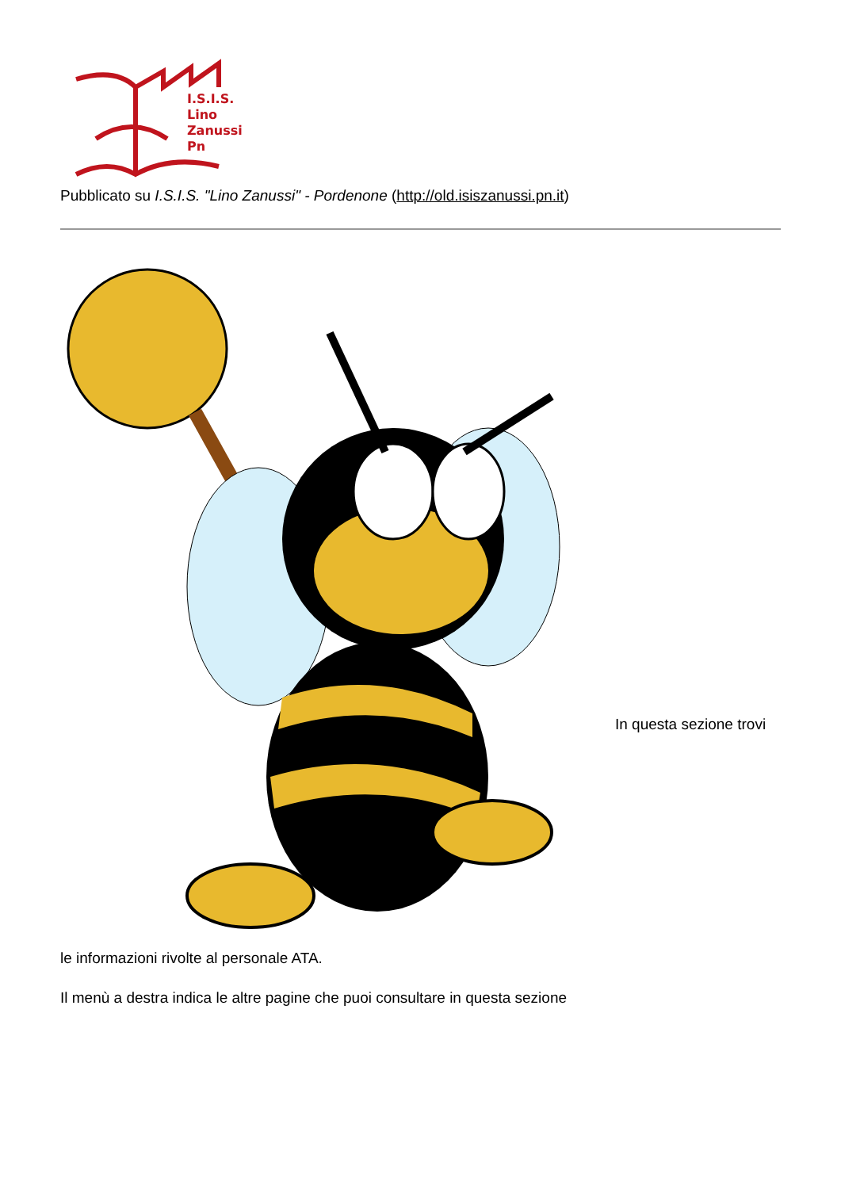I.S.I.S.
Lino
Zanussi
Pn
Pubblicato su I.S.I.S. "Lino Zanussi" - Pordenone (http://old.isiszanussi.pn.it)
In questa sezione trovi
le informazioni rivolte al personale ATA.
Il menù a destra indica le altre pagine che puoi consultare in questa sezione